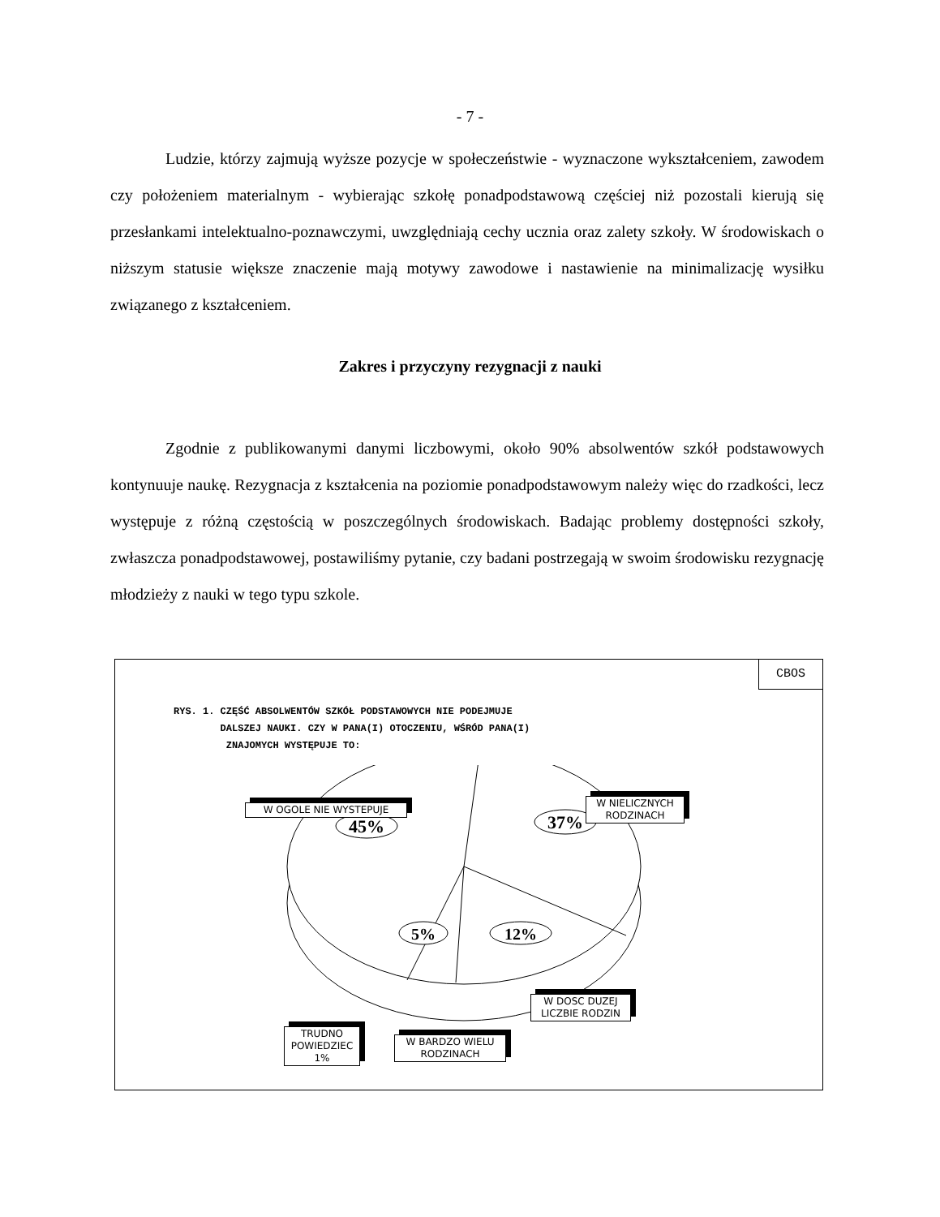- 7 -
Ludzie, którzy zajmują wyższe pozycje w społeczeństwie - wyznaczone wykształceniem, zawodem czy położeniem materialnym - wybierając szkołę ponadpodstawową częściej niż pozostali kierują się przesłankami intelektualno-poznawczymi, uwzględniają cechy ucznia oraz zalety szkoły. W środowiskach o niższym statusie większe znaczenie mają motywy zawodowe i nastawienie na minimalizację wysiłku związanego z kształceniem.
Zakres i przyczyny rezygnacji z nauki
Zgodnie z publikowanymi danymi liczbowymi, około 90% absolwentów szkół podstawowych kontynuuje naukę. Rezygnacja z kształcenia na poziomie ponadpodstawowym należy więc do rzadkości, lecz występuje z różną częstością w poszczególnych środowiskach. Badając problemy dostępności szkoły, zwłaszcza ponadpodstawowej, postawiliśmy pytanie, czy badani postrzegają w swoim środowisku rezygnację młodzieży z nauki w tego typu szkole.
CBOS
RYS. 1. CZĘŚĆ ABSOLWENTÓW SZKÓŁ PODSTAWOWYCH NIE PODEJMUJE
DALSZEJ NAUKI. CZY W PANA(I) OTOCZENIU, WŚRÓD PANA(I)
ZNAJOMYCH WYSTĘPUJE TO:
45%
37%
5%
12%
W OGOLE NIE WYSTEPUJE
W NIELICZNYCH
RODZINACH
W DOSC DUZEJ
LICZBIE RODZIN
TRUDNO
POWIEDZIEC
1%
W BARDZO WIELU
RODZINACH